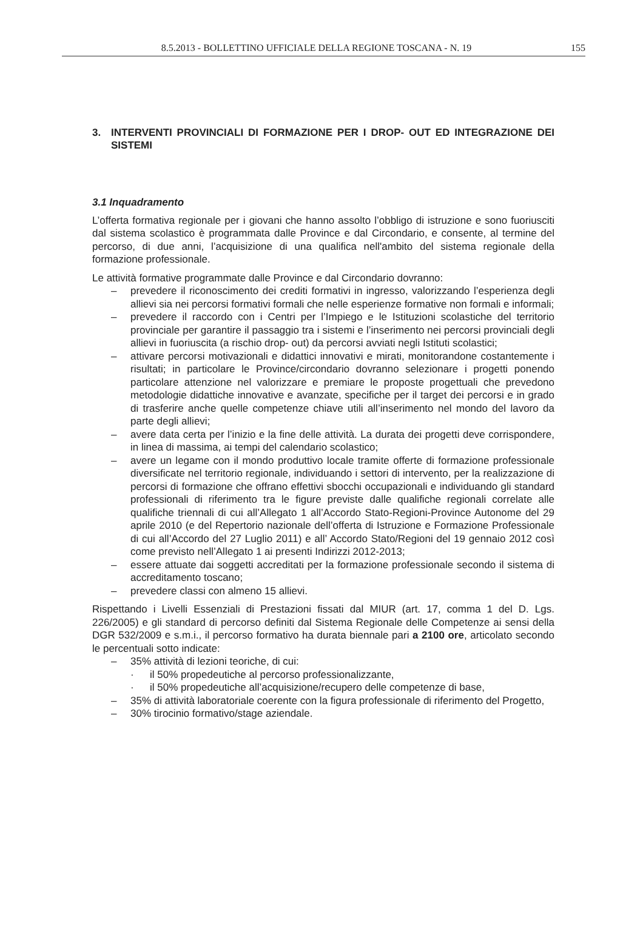8.5.2013 - BOLLETTINO UFFICIALE DELLA REGIONE TOSCANA - N. 19 155
3. INTERVENTI PROVINCIALI DI FORMAZIONE PER I DROP- OUT ED INTEGRAZIONE DEI SISTEMI
3.1 Inquadramento
L’offerta formativa regionale per i giovani che hanno assolto l’obbligo di istruzione e sono fuoriusciti dal sistema scolastico è programmata dalle Province e dal Circondario, e consente, al termine del percorso, di due anni, l’acquisizione di una qualifica nell'ambito del sistema regionale della formazione professionale.
Le attività formative programmate dalle Province e dal Circondario dovranno:
– prevedere il riconoscimento dei crediti formativi in ingresso, valorizzando l’esperienza degli allievi sia nei percorsi formativi formali che nelle esperienze formative non formali e informali;
– prevedere il raccordo con i Centri per l’Impiego e le Istituzioni scolastiche del territorio provinciale per garantire il passaggio tra i sistemi e l’inserimento nei percorsi provinciali degli allievi in fuoriuscita (a rischio drop- out) da percorsi avviati negli Istituti scolastici;
– attivare percorsi motivazionali e didattici innovativi e mirati, monitorandone costantemente i risultati; in particolare le Province/circondario dovranno selezionare i progetti ponendo particolare attenzione nel valorizzare e premiare le proposte progettuali che prevedono metodologie didattiche innovative e avanzate, specifiche per il target dei percorsi e in grado di trasferire anche quelle competenze chiave utili all’inserimento nel mondo del lavoro da parte degli allievi;
– avere data certa per l’inizio e la fine delle attività. La durata dei progetti deve corrispondere, in linea di massima, ai tempi del calendario scolastico;
– avere un legame con il mondo produttivo locale tramite offerte di formazione professionale diversificate nel territorio regionale, individuando i settori di intervento, per la realizzazione di percorsi di formazione che offrano effettivi sbocchi occupazionali e individuando gli standard professionali di riferimento tra le figure previste dalle qualifiche regionali correlate alle qualifiche triennali di cui all’Allegato 1 all’Accordo Stato-Regioni-Province Autonome del 29 aprile 2010 (e del Repertorio nazionale dell’offerta di Istruzione e Formazione Professionale di cui all’Accordo del 27 Luglio 2011) e all’ Accordo Stato/Regioni del 19 gennaio 2012 così come previsto nell’Allegato 1 ai presenti Indirizzi 2012-2013;
– essere attuate dai soggetti accreditati per la formazione professionale secondo il sistema di accreditamento toscano;
– prevedere classi con almeno 15 allievi.
Rispettando i Livelli Essenziali di Prestazioni fissati dal MIUR (art. 17, comma 1 del D. Lgs. 226/2005) e gli standard di percorso definiti dal Sistema Regionale delle Competenze ai sensi della DGR 532/2009 e s.m.i., il percorso formativo ha durata biennale pari a 2100 ore, articolato secondo le percentuali sotto indicate:
– 35% attività di lezioni teoriche, di cui:
· il 50% propedeutiche al percorso professionalizzante,
· il 50% propedeutiche all’acquisizione/recupero delle competenze di base,
– 35% di attività laboratoriale coerente con la figura professionale di riferimento del Progetto,
– 30% tirocinio formativo/stage aziendale.